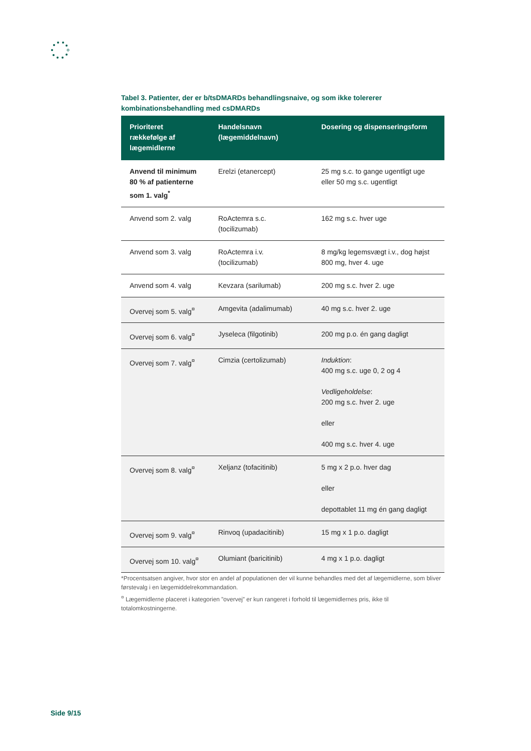Tabel 3. Patienter, der er b/tsDMARDs behandlingsnaive, og som ikke tolererer kombinationsbehandling med csDMARDs
| Prioriteret rækkefølge af lægemidlerne | Handelsnavn (lægemiddelnavn) | Dosering og dispenseringsform |
| --- | --- | --- |
| Anvend til minimum 80 % af patienterne som 1. valg<sup>*</sup> | Erelzi (etanercept) | 25 mg s.c. to gange ugentligt uge eller 50 mg s.c. ugentligt |
| Anvend som 2. valg | RoActemra s.c. (tocilizumab) | 162 mg s.c. hver uge |
| Anvend som 3. valg | RoActemra i.v. (tocilizumab) | 8 mg/kg legemsvægt i.v., dog højst 800 mg, hver 4. uge |
| Anvend som 4. valg | Kevzara (sarilumab) | 200 mg s.c. hver 2. uge |
| Overvej som 5. valg<sup>¤</sup> | Amgevita (adalimumab) | 40 mg s.c. hver 2. uge |
| Overvej som 6. valg<sup>¤</sup> | Jyseleca (filgotinib) | 200 mg p.o. én gang dagligt |
| Overvej som 7. valg<sup>¤</sup> | Cimzia (certolizumab) | Induktion : 400 mg s.c. uge 0, 2 og 4 Vedligeholdelse : 200 mg s.c. hver 2. uge eller 400 mg s.c. hver 4. uge |
| Overvej som 8. valg<sup>¤</sup> | Xeljanz (tofacitinib) | 5 mg x 2 p.o. hver dag eller depottablet 11 mg én gang dagligt |
| Overvej som 9. valg<sup>¤</sup> | Rinvoq (upadacitinib) | 15 mg x 1 p.o. dagligt |
| Overvej som 10. valg<sup>¤</sup> | Olumiant (baricitinib) | 4 mg x 1 p.o. dagligt |
*Procentsatsen angiver, hvor stor en andel af populationen der vil kunne behandles med det af lægemidlerne, som bliver førstevalg i en lægemiddelrekommandation.
<sup>¤</sup> Lægemidlerne placeret i kategorien ”overvej” er kun rangeret i forhold til lægemidlernes pris, ikke til totalomkostningerne.
Side 9/15